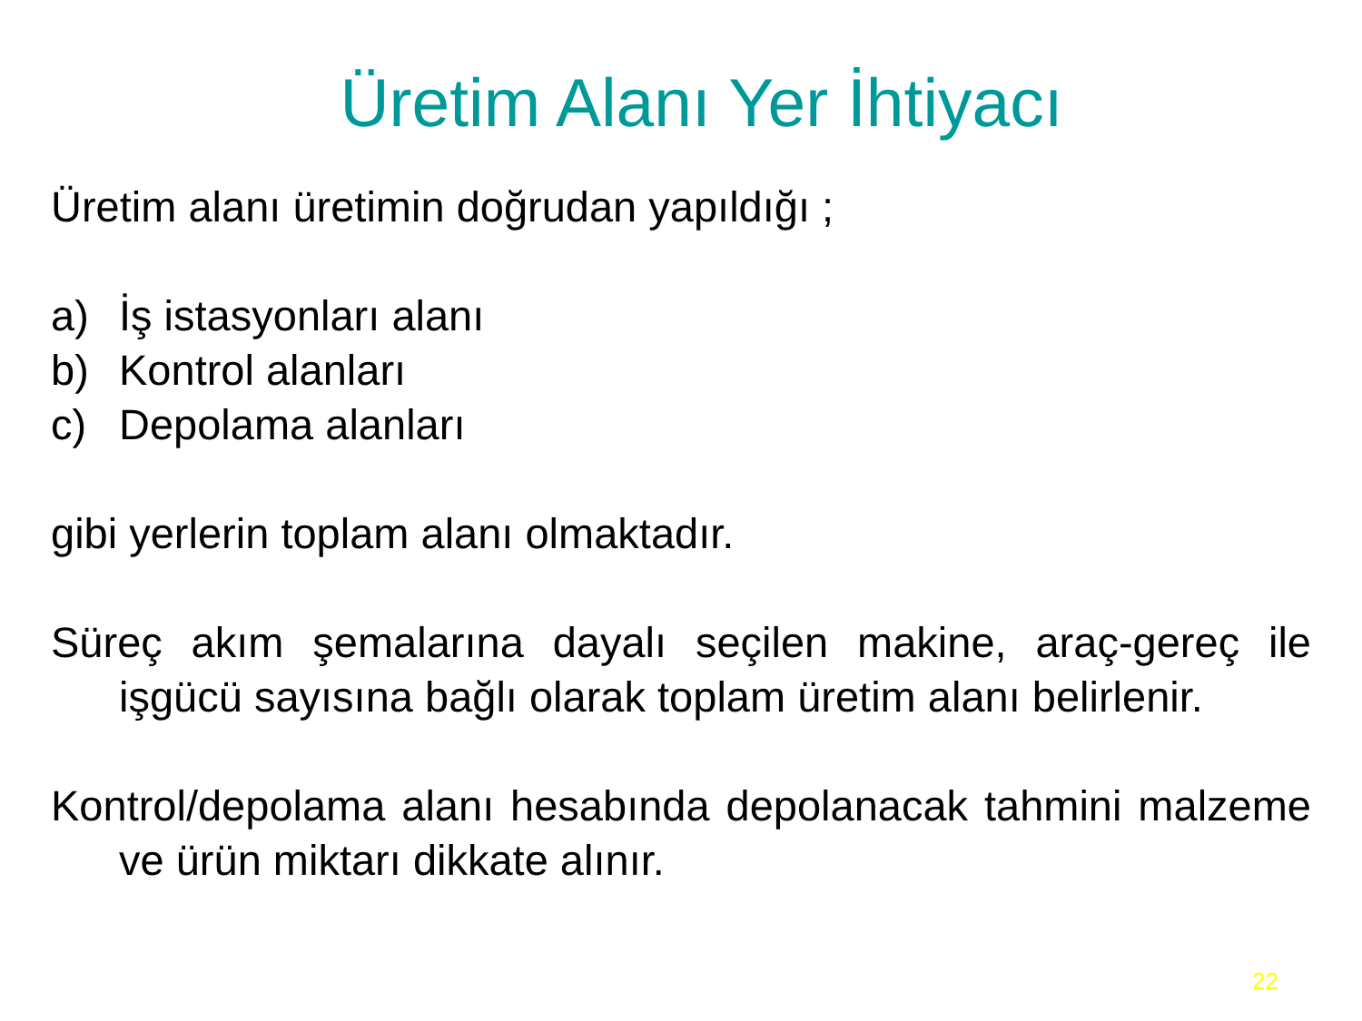Üretim Alanı Yer İhtiyacı
Üretim alanı üretimin doğrudan yapıldığı ;
a) İş istasyonları alanı
b) Kontrol alanları
c) Depolama alanları
gibi yerlerin toplam alanı olmaktadır.
Süreç akım şemalarına dayalı seçilen makine, araç-gereç ile işgücü sayısına bağlı olarak toplam üretim alanı belirlenir.
Kontrol/depolama alanı hesabında depolanacak tahmini malzeme ve ürün miktarı dikkate alınır.
22